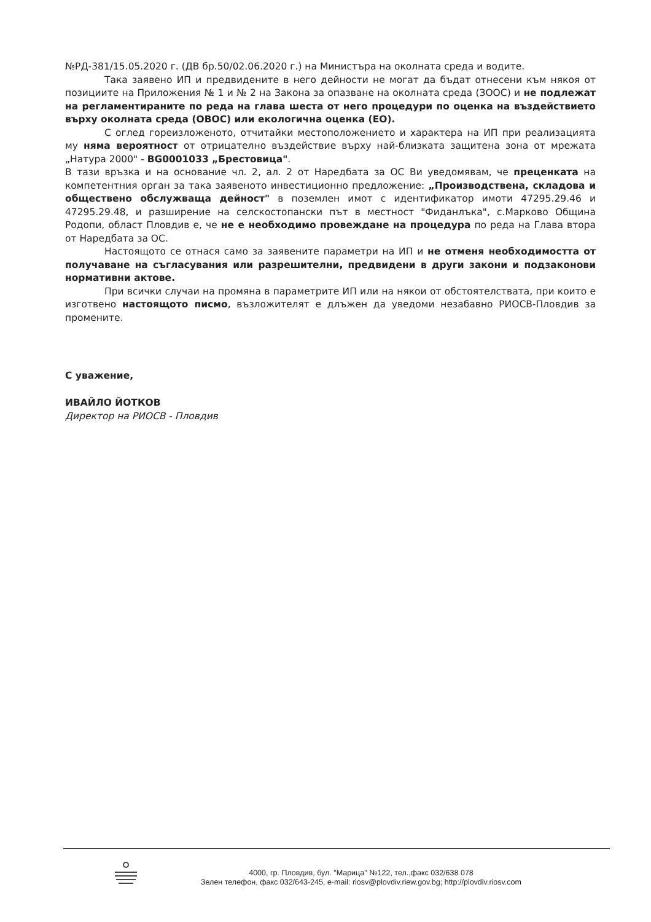№РД-381/15.05.2020 г. (ДВ бр.50/02.06.2020 г.) на Министъра на околната среда и водите.
Така заявено ИП и предвидените в него дейности не могат да бъдат отнесени към някоя от позициите на Приложения № 1 и № 2 на Закона за опазване на околната среда (ЗООС) и не подлежат на регламентираните по реда на глава шеста от него процедури по оценка на въздействието върху околната среда (ОВОС) или екологична оценка (ЕО).
С оглед гореизложеното, отчитайки местоположението и характера на ИП при реализацията му няма вероятност от отрицателно въздействие върху най-близката защитена зона от мрежата „Натура 2000" - BG0001033 „Брестовица".
В тази връзка и на основание чл. 2, ал. 2 от Наредбата за ОС Ви уведомявам, че преценката на компетентния орган за така заявеното инвестиционно предложение: „Производствена, складова и обществено обслужваща дейност" в поземлен имот с идентификатор имоти 47295.29.46 и 47295.29.48, и разширение на селскостопански път в местност "Фиданлъка", с.Марково Община Родопи, област Пловдив е, че не е необходимо провеждане на процедура по реда на Глава втора от Наредбата за ОС.
Настоящото се отнася само за заявените параметри на ИП и не отменя необходимостта от получаване на съгласувания или разрешителни, предвидени в други закони и подзаконови нормативни актове.
При всички случаи на промяна в параметрите ИП или на някои от обстоятелствата, при които е изготвено настоящото писмо, възложителят е длъжен да уведоми незабавно РИОСВ-Пловдив за промените.
С уважение,
ИВАЙЛО ЙОТКОВ
Директор на РИОСВ - Пловдив
4000, гр. Пловдив, бул. "Марица" №122, тел.,факс 032/638 078
Зелен телефон, факс 032/643-245, e-mail: riosv@plovdiv.riew.gov.bg; http://plovdiv.riosv.com